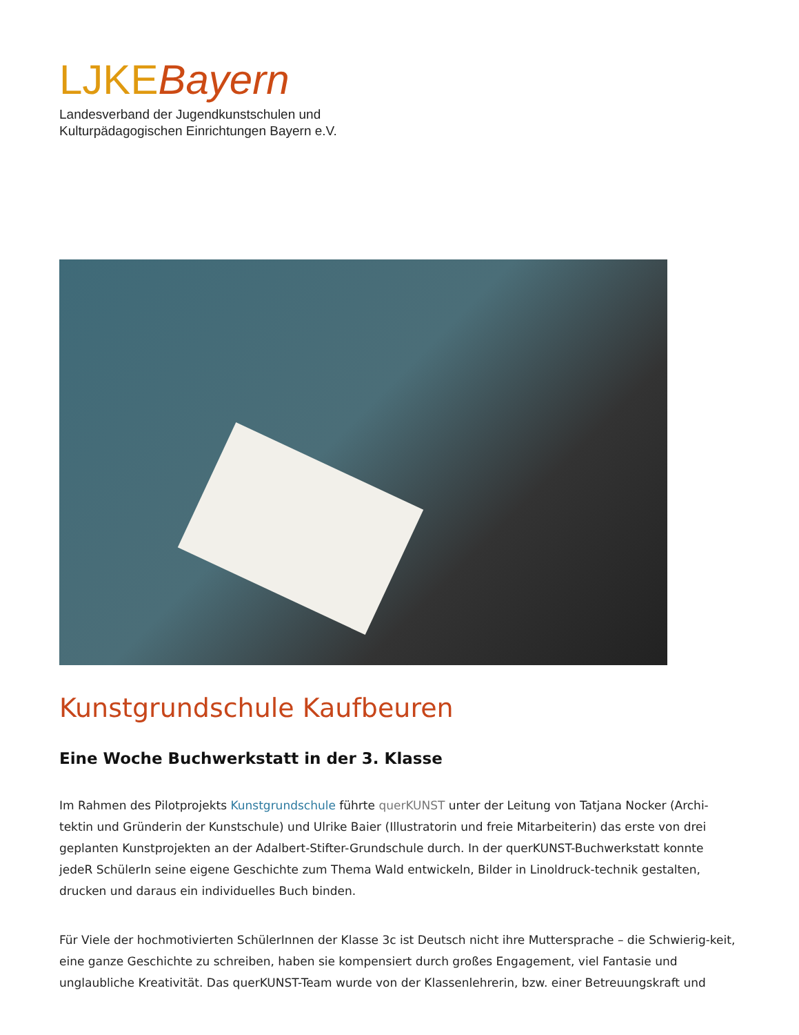LJKEBayern
Landesverband der Jugendkunstschulen und
Kulturpädagogischen Einrichtungen Bayern e.V.
Kunstgrundschule Kaufbeuren
Eine Woche Buchwerkstatt in der 3. Klasse
Im Rahmen des Pilotprojekts Kunstgrundschule führte querKUNST unter der Leitung von Tatjana Nocker (Archi-tektin und Gründerin der Kunstschule) und Ulrike Baier (Illustratorin und freie Mitarbeiterin) das erste von drei geplanten Kunstprojekten an der Adalbert-Stifter-Grundschule durch. In der querKUNST-Buchwerkstatt konnte jedeR SchülerIn seine eigene Geschichte zum Thema Wald entwickeln, Bilder in Linoldruck-technik gestalten, drucken und daraus ein individuelles Buch binden.
Für Viele der hochmotivierten SchülerInnen der Klasse 3c ist Deutsch nicht ihre Muttersprache – die Schwierig-keit, eine ganze Geschichte zu schreiben, haben sie kompensiert durch großes Engagement, viel Fantasie und unglaubliche Kreativität. Das querKUNST-Team wurde von der Klassenlehrerin, bzw. einer Betreuungskraft und